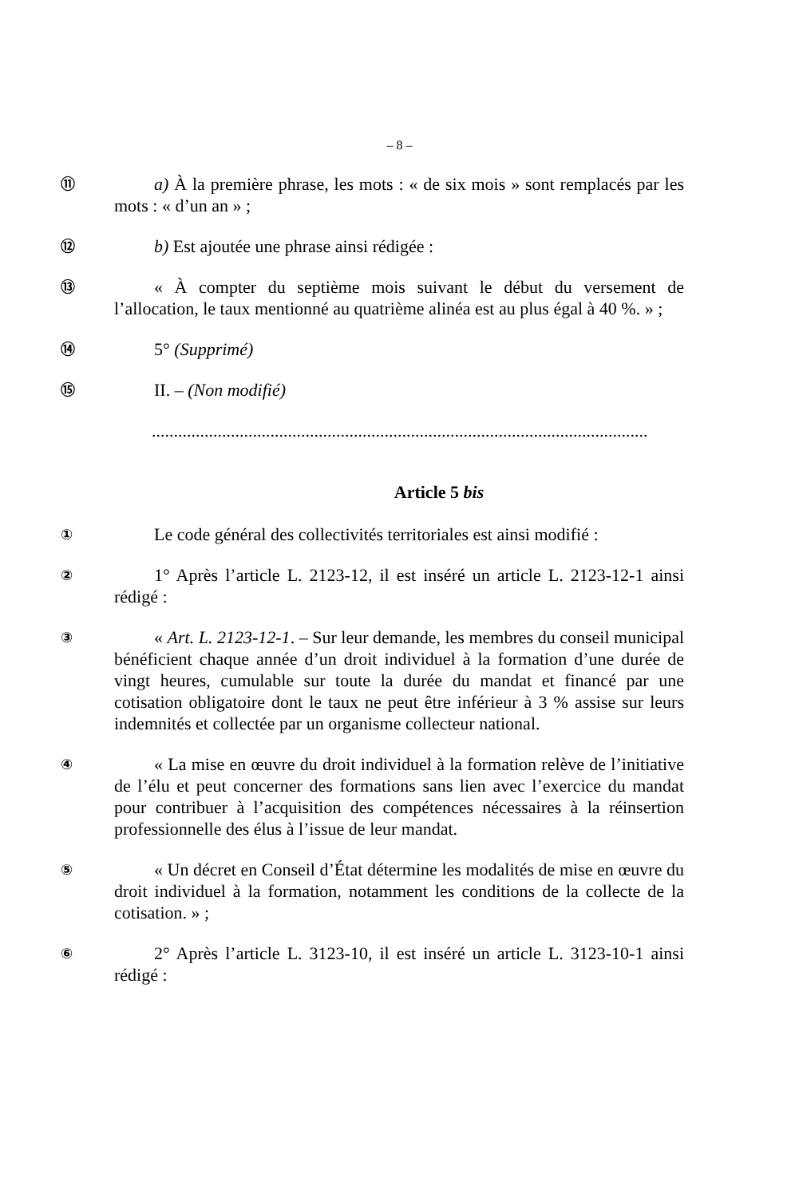– 8 –
⑪
a) À la première phrase, les mots : « de six mois » sont remplacés par les mots : « d’un an » ;
⑫
b) Est ajoutée une phrase ainsi rédigée :
⑬
« À compter du septième mois suivant le début du versement de l’allocation, le taux mentionné au quatrième alinéa est au plus égal à 40 %. » ;
⑭
5° (Supprimé)
⑮
II. – (Non modifié)
......................................................................................................................
Article 5 bis
①
Le code général des collectivités territoriales est ainsi modifié :
②
1° Après l’article L. 2123-12, il est inséré un article L. 2123-12-1 ainsi rédigé :
③
« Art. L. 2123-12-1. – Sur leur demande, les membres du conseil municipal bénéficient chaque année d’un droit individuel à la formation d’une durée de vingt heures, cumulable sur toute la durée du mandat et financé par une cotisation obligatoire dont le taux ne peut être inférieur à 3 % assise sur leurs indemnités et collectée par un organisme collecteur national.
④
« La mise en œuvre du droit individuel à la formation relève de l’initiative de l’élu et peut concerner des formations sans lien avec l’exercice du mandat pour contribuer à l’acquisition des compétences nécessaires à la réinsertion professionnelle des élus à l’issue de leur mandat.
⑤
« Un décret en Conseil d’État détermine les modalités de mise en œuvre du droit individuel à la formation, notamment les conditions de la collecte de la cotisation. » ;
⑥
2° Après l’article L. 3123-10, il est inséré un article L. 3123-10-1 ainsi rédigé :